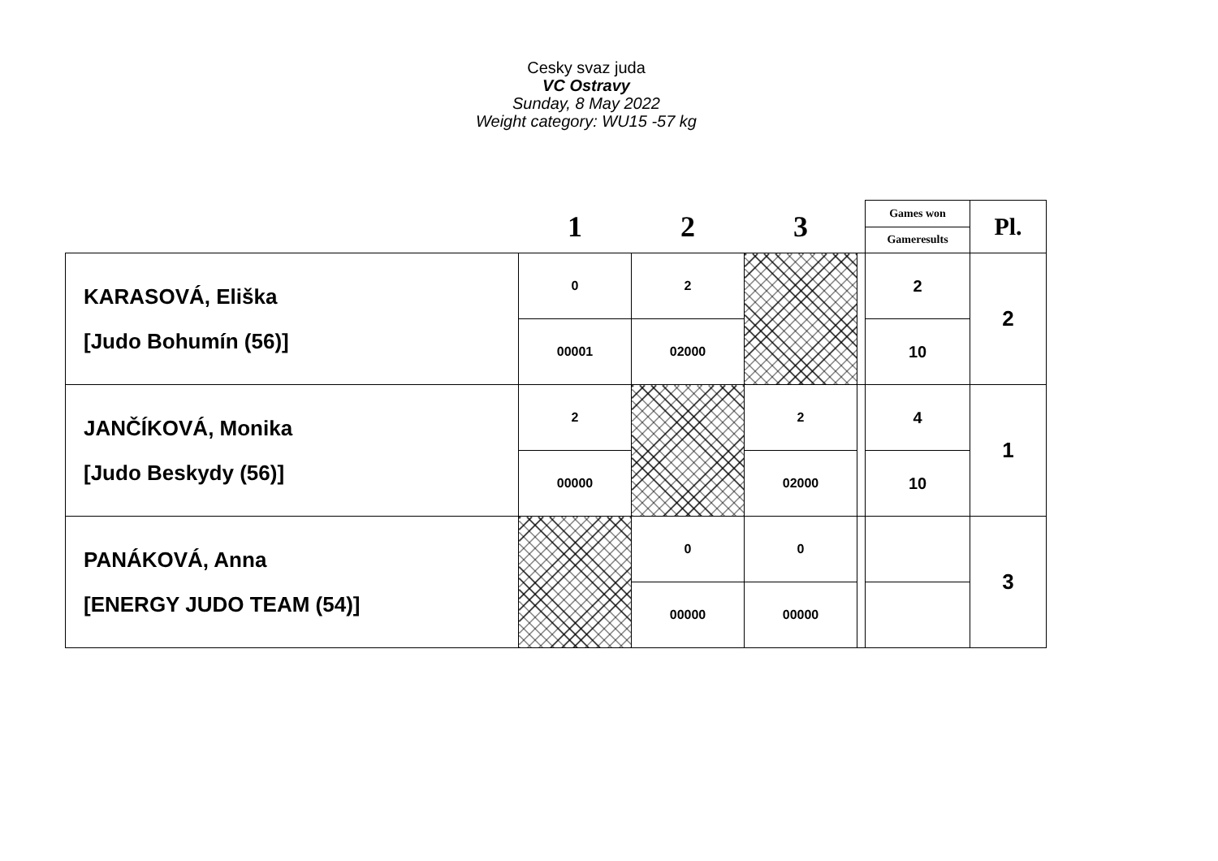Cesky svaz juda
VC Ostravy
Sunday, 8 May 2022
Weight category: WU15 -57 kg
| | 1 | 2 | 3 | | Games won | Pl. |
| | | | | | Gameresults | |
| KARASOVÁ, Eliška [Judo Bohumín (56)] | 0 | 2 | | | 2 | 2 |
| | 00001 | 02000 | | | 10 | |
| JANČÍKOVÁ, Monika [Judo Beskydy (56)] | 2 | | 2 | | 4 | 1 |
| | 00000 | | 02000 | | 10 | |
| PANÁKOVÁ, Anna [ENERGY JUDO TEAM (54)] | | 0 | 0 | | | 3 |
| | | 00000 | 00000 | | | |